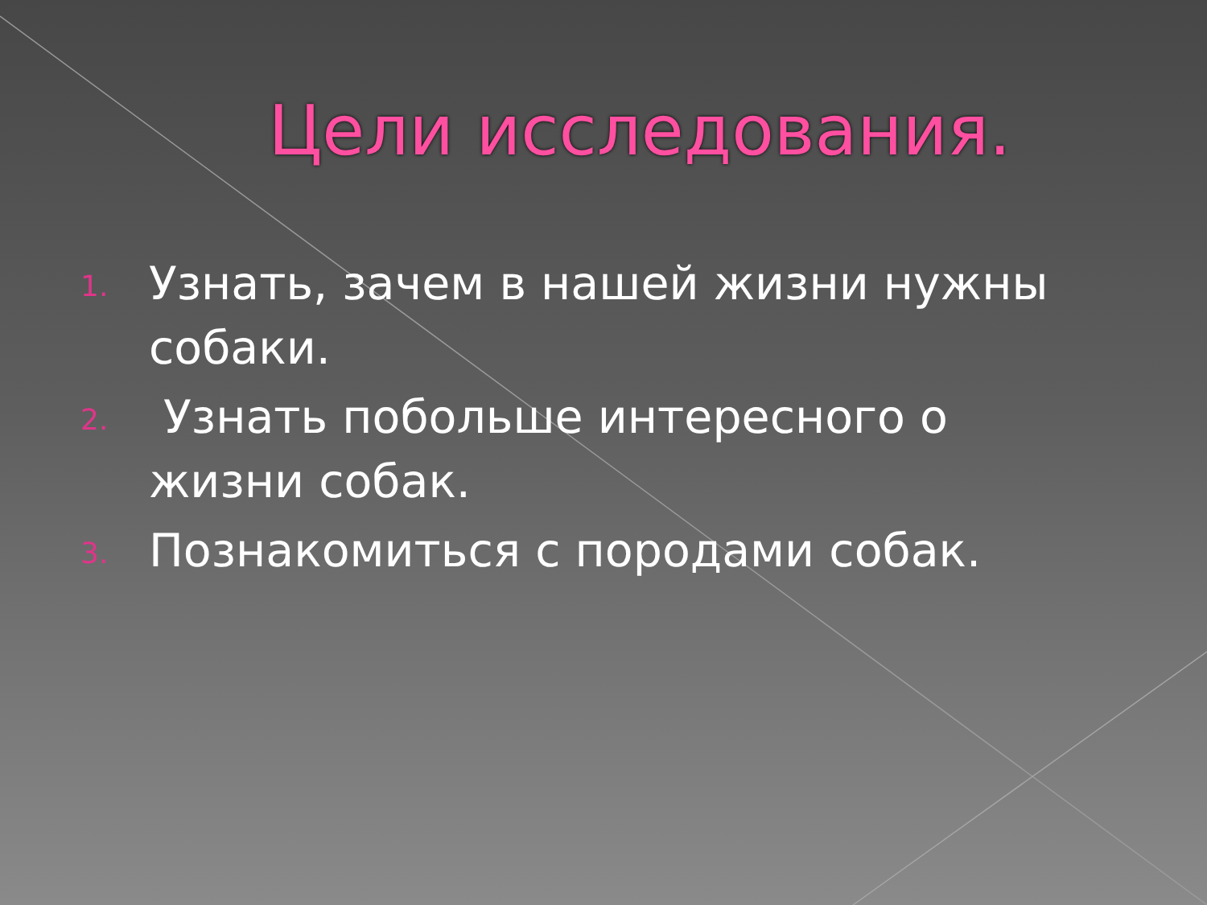Цели исследования.
1.
Узнать, зачем в нашей жизни нужны собаки.
2.
Узнать побольше интересного о жизни собак.
3.
Познакомиться с породами собак.